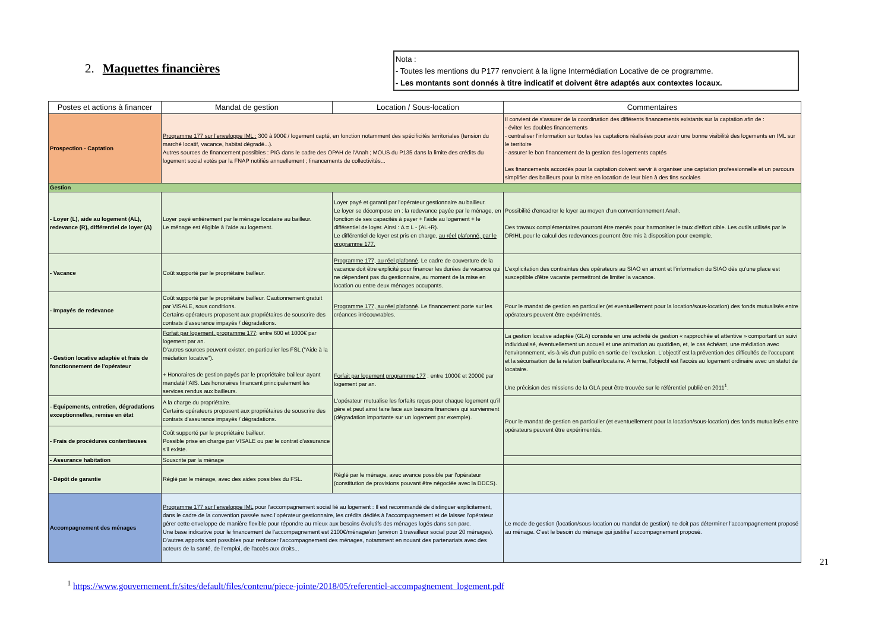2. Maquettes financières
Nota :
- Toutes les mentions du P177 renvoient à la ligne Intermédiation Locative de ce programme.
- Les montants sont donnés à titre indicatif et doivent être adaptés aux contextes locaux.
| Postes et actions à financer | Mandat de gestion | Location / Sous-location | Commentaires |
| --- | --- | --- | --- |
| Prospection - Captation | Programme 177 sur l'enveloppe IML : 300 à 900€ / logement capté, en fonction notamment des spécificités territoriales (tension du marché locatif, vacance, habitat dégradé...). Autres sources de financement possibles : PIG dans le cadre des OPAH de l'Anah ; MOUS du P135 dans la limite des crédits du logement social votés par la FNAP notifiés annuellement ; financements de collectivités... | | Il convient de s'assurer de la coordination des différents financements existants sur la captation afin de : - éviter les doubles financements - centraliser l'information sur toutes les captations réalisées pour avoir une bonne visibilité des logements en IML sur le territoire - assurer le bon financement de la gestion des logements captés Les financements accordés pour la captation doivent servir à organiser une captation professionnelle et un parcours simplifier des bailleurs pour la mise en location de leur bien à des fins sociales |
| Gestion | | | |
| - Loyer (L), aide au logement (AL), redevance (R), différentiel de loyer (Δ) | Loyer payé entièrement par le ménage locataire au bailleur. Le ménage est éligible à l'aide au logement. | Loyer payé et garanti par l'opérateur gestionnaire au bailleur. Le loyer se décompose en : la redevance payée par le ménage, en fonction de ses capacités à payer + l'aide au logement + le différentiel de loyer. Ainsi : Δ = L - (AL+R). Le différentiel de loyer est pris en charge, au réel plafonné, par le programme 177. | Possibilité d'encadrer le loyer au moyen d'un conventionnement Anah. Des travaux complémentaires pourront être menés pour harmoniser le taux d'effort cible. Les outils utilisés par le DRIHL pour le calcul des redevances pourront être mis à disposition pour exemple. |
| - Vacance | Coût supporté par le propriétaire bailleur. | Programme 177, au réel plafonné . Le cadre de couverture de la vacance doit être explicité pour financer les durées de vacance qui ne dépendent pas du gestionnaire, au moment de la mise en location ou entre deux ménages occupants. | L'explicitation des contraintes des opérateurs au SIAO en amont et l'information du SIAO dès qu'une place est susceptible d'être vacante permettront de limiter la vacance. |
| - Impayés de redevance | Coût supporté par le propriétaire bailleur. Cautionnement gratuit par VISALE, sous conditions. Certains opérateurs proposent aux propriétaires de souscrire des contrats d'assurance impayés / dégradations. | Programme 177, au réel plafonné . Le financement porte sur les créances irrécouvrables. | Pour le mandat de gestion en particulier (et eventuellement pour la location/sous-location) des fonds mutualisés entre opérateurs peuvent être expérimentés. |
| - Gestion locative adaptée et frais de fonctionnement de l'opérateur | Forfait par logement, programme 177 : entre 600 et 1000€ par logement par an. D'autres sources peuvent exister, en particulier les FSL ("Aide à la médiation locative"). + Honoraires de gestion payés par le propriétaire bailleur ayant mandaté l'AIS. Les honoraires financent principalement les services rendus aux bailleurs. | Forfait par logement programme 177 : entre 1000€ et 2000€ par logement par an. L'opérateur mutualise les forfaits reçus pour chaque logement qu'il gère et peut ainsi faire face aux besoins financiers qui surviennent (dégradation importante sur un logement par exemple). | La gestion locative adaptée (GLA) consiste en une activité de gestion « rapprochée et attentive » comportant un suivi individualisé, éventuellement un accueil et une animation au quotidien, et, le cas échéant, une médiation avec l'environnement, vis-à-vis d'un public en sortie de l'exclusion. L'objectif est la prévention des difficultés de l'occupant et la sécurisation de la relation bailleur/locataire. A terme, l'objectif est l'accès au logement ordinaire avec un statut de locataire. Une précision des missions de la GLA peut être trouvée sur le référentiel publié en 2011<sup>1</sup>. |
| - Equipements, entretien, dégradations exceptionnelles, remise en état | A la charge du propriétaire. Certains opérateurs proposent aux propriétaires de souscrire des contrats d'assurance impayés / dégradations. | | Pour le mandat de gestion en particulier (et eventuellement pour la location/sous-location) des fonds mutualisés entre opérateurs peuvent être expérimentés. |
| - Frais de procédures contentieuses | Coût supporté par le propriétaire bailleur. Possible prise en charge par VISALE ou par le contrat d'assurance s'il existe. | | |
| - Assurance habitation | Souscrite par la ménage | | |
| - Dépôt de garantie | Réglé par le ménage, avec des aides possibles du FSL. | Réglé par le ménage, avec avance possible par l'opérateur (constitution de provisions pouvant être négociée avec la DDCS). | |
| Accompagnement des ménages | Programme 177 sur l'enveloppe IML pour l'accompagnement social lié au logement : Il est recommandé de distinguer explicitement, dans le cadre de la convention passée avec l'opérateur gestionnaire, les crédits dédiés à l'accompagnement et de laisser l'opérateur gérer cette enveloppe de manière flexible pour répondre au mieux aux besoins évolutifs des ménages logés dans son parc. Une base indicative pour le financement de l'accompagnement est 2100€/ménage/an (environ 1 travailleur social pour 20 ménages). D'autres apports sont possibles pour renforcer l'accompagnement des ménages, notamment en nouant des partenariats avec des acteurs de la santé, de l'emploi, de l'accès aux droits... | | Le mode de gestion (location/sous-location ou mandat de gestion) ne doit pas déterminer l'accompagnement proposé au ménage. C'est le besoin du ménage qui justifie l'accompagnement proposé. |
21
<sup>1</sup> https://www.gouvernement.fr/sites/default/files/contenu/piece-jointe/2018/05/referentiel-accompagnement_logement.pdf